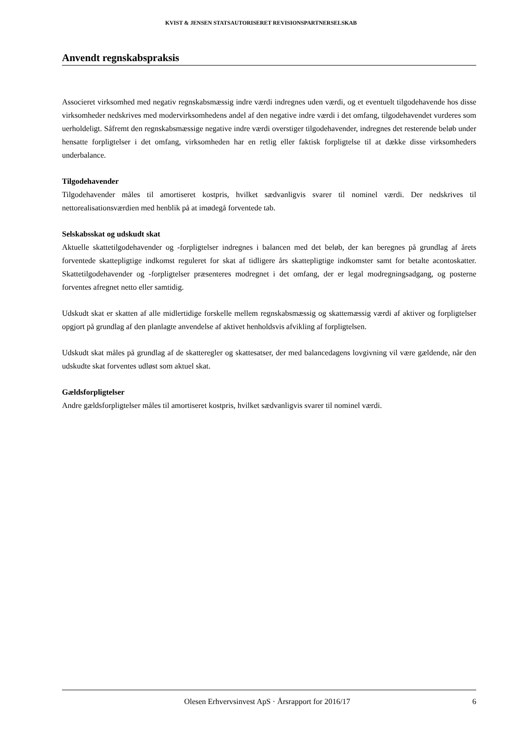KVIST & JENSEN STATSAUTORISERET REVISIONSPARTNERSELSKAB
Anvendt regnskabspraksis
Associeret virksomhed med negativ regnskabsmæssig indre værdi indregnes uden værdi, og et eventuelt tilgodehavende hos disse virksomheder nedskrives med modervirksomhedens andel af den negative indre værdi i det omfang, tilgodehavendet vurderes som uerholdeligt. Såfremt den regnskabsmæssige negative indre værdi overstiger tilgodehavender, indregnes det resterende beløb under hensatte forpligtelser i det omfang, virksomheden har en retlig eller faktisk forpligtelse til at dække disse virksomheders underbalance.
Tilgodehavender
Tilgodehavender måles til amortiseret kostpris, hvilket sædvanligvis svarer til nominel værdi. Der nedskrives til nettorealisationsværdien med henblik på at imødegå forventede tab.
Selskabsskat og udskudt skat
Aktuelle skattetilgodehavender og -forpligtelser indregnes i balancen med det beløb, der kan beregnes på grundlag af årets forventede skattepligtige indkomst reguleret for skat af tidligere års skattepligtige indkomster samt for betalte acontoskatter. Skattetilgodehavender og -forpligtelser præsenteres modregnet i det omfang, der er legal modregningsadgang, og posterne forventes afregnet netto eller samtidig.
Udskudt skat er skatten af alle midlertidige forskelle mellem regnskabsmæssig og skattemæssig værdi af aktiver og forpligtelser opgjort på grundlag af den planlagte anvendelse af aktivet henholdsvis afvikling af forpligtelsen.
Udskudt skat måles på grundlag af de skatteregler og skattesatser, der med balancedagens lovgivning vil være gældende, når den udskudte skat forventes udløst som aktuel skat.
Gældsforpligtelser
Andre gældsforpligtelser måles til amortiseret kostpris, hvilket sædvanligvis svarer til nominel værdi.
Olesen Erhvervsinvest ApS · Årsrapport for 2016/17 6